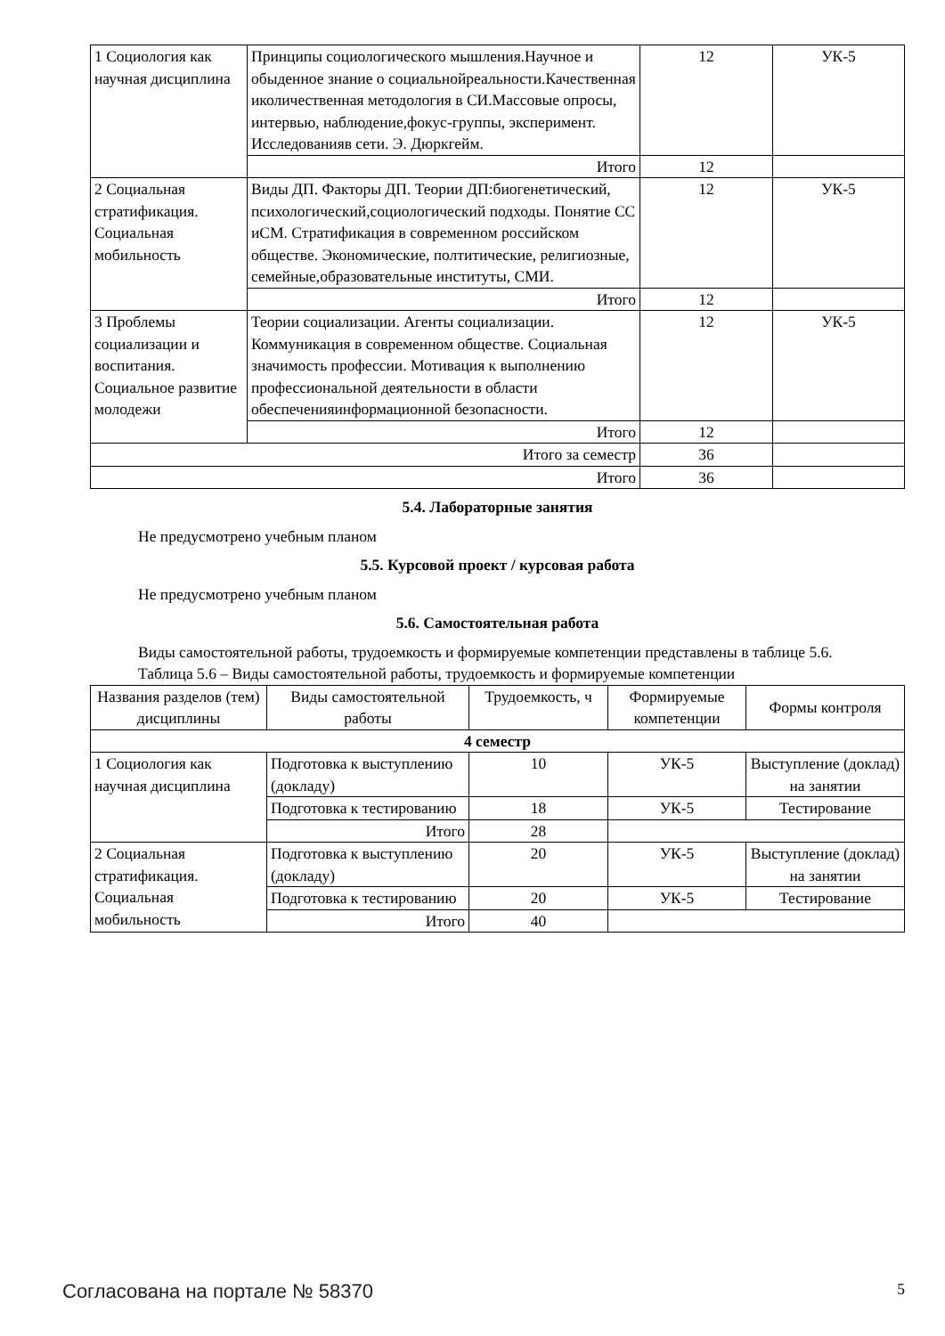| 1 Социология как научная дисциплина | Принципы социологического мышления.Научное и обыденное знание о социальнойреальности.Качественная иколичественная методология в СИ.Массовые опросы, интервью, наблюдение,фокус-группы, эксперимент. Исследованияв сети. Э. Дюркгейм. | 12 | УК-5 |
| | Итого | 12 | |
| 2 Социальная стратификация. Социальная мобильность | Виды ДП. Факторы ДП. Теории ДП:биогенетический, психологический,социологический подходы. Понятие СС иСМ. Стратификация в современном российском обществе. Экономические, полтитические, религиозные, семейные,образовательные институты, СМИ. | 12 | УК-5 |
| | Итого | 12 | |
| 3 Проблемы социализации и воспитания. Социальное развитие молодежи | Теории социализации. Агенты социализации. Коммуникация в современном обществе. Социальная значимость профессии. Мотивация к выполнению профессиональной деятельности в области обеспеченияинформационной безопасности. | 12 | УК-5 |
| | Итого | 12 | |
| Итого за семестр | | 36 | |
| Итого | | 36 | |
5.4. Лабораторные занятия
Не предусмотрено учебным планом
5.5. Курсовой проект / курсовая работа
Не предусмотрено учебным планом
5.6. Самостоятельная работа
Виды самостоятельной работы, трудоемкость и формируемые компетенции представлены в таблице 5.6.
Таблица 5.6 – Виды самостоятельной работы, трудоемкость и формируемые компетенции
| Названия разделов (тем) дисциплины | Виды самостоятельной работы | Трудоемкость, ч | Формируемые компетенции | Формы контроля |
| --- | --- | --- | --- | --- |
| 4 семестр | | | | |
| 1 Социология как научная дисциплина | Подготовка к выступлению (докладу) | 10 | УК-5 | Выступление (доклад) на занятии |
| | Подготовка к тестированию | 18 | УК-5 | Тестирование |
| | Итого | 28 | | |
| 2 Социальная стратификация. Социальная мобильность | Подготовка к выступлению (докладу) | 20 | УК-5 | Выступление (доклад) на занятии |
| | Подготовка к тестированию | 20 | УК-5 | Тестирование |
| | Итого | 40 | | |
Согласована на портале № 58370 5